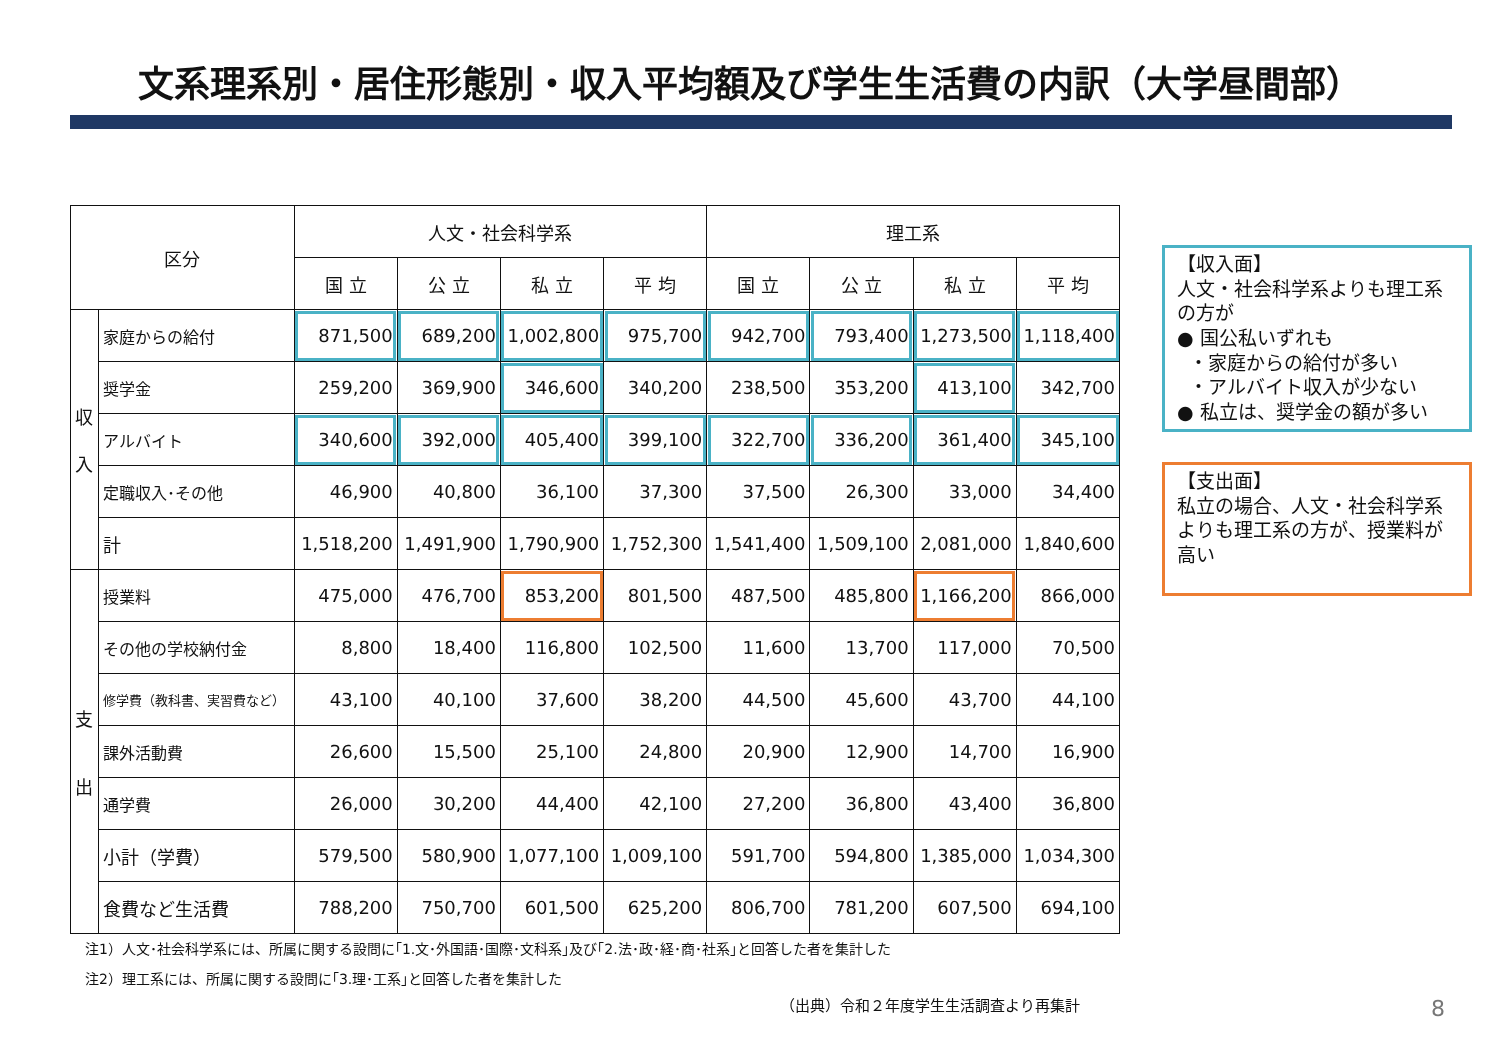文系理系別・居住形態別・収入平均額及び学生生活費の内訳（大学昼間部）
| 区分 | | 人文・社会科学系 | | | | 理工系 | | | |
| --- | --- | --- | --- | --- | --- | --- | --- | --- | --- |
| | | 国 立 | 公 立 | 私 立 | 平 均 | 国 立 | 公 立 | 私 立 | 平 均 |
| 収 入 | 家庭からの給付 | 871,500 | 689,200 | 1,002,800 | 975,700 | 942,700 | 793,400 | 1,273,500 | 1,118,400 |
| | 奨学金 | 259,200 | 369,900 | 346,600 | 340,200 | 238,500 | 353,200 | 413,100 | 342,700 |
| | アルバイト | 340,600 | 392,000 | 405,400 | 399,100 | 322,700 | 336,200 | 361,400 | 345,100 |
| | 定職収入･その他 | 46,900 | 40,800 | 36,100 | 37,300 | 37,500 | 26,300 | 33,000 | 34,400 |
| | 計 | 1,518,200 | 1,491,900 | 1,790,900 | 1,752,300 | 1,541,400 | 1,509,100 | 2,081,000 | 1,840,600 |
| 支 出 | 授業料 | 475,000 | 476,700 | 853,200 | 801,500 | 487,500 | 485,800 | 1,166,200 | 866,000 |
| | その他の学校納付金 | 8,800 | 18,400 | 116,800 | 102,500 | 11,600 | 13,700 | 117,000 | 70,500 |
| | 修学費（教科書、実習費など） | 43,100 | 40,100 | 37,600 | 38,200 | 44,500 | 45,600 | 43,700 | 44,100 |
| | 課外活動費 | 26,600 | 15,500 | 25,100 | 24,800 | 20,900 | 12,900 | 14,700 | 16,900 |
| | 通学費 | 26,000 | 30,200 | 44,400 | 42,100 | 27,200 | 36,800 | 43,400 | 36,800 |
| | 小計（学費） | 579,500 | 580,900 | 1,077,100 | 1,009,100 | 591,700 | 594,800 | 1,385,000 | 1,034,300 |
| | 食費など生活費 | 788,200 | 750,700 | 601,500 | 625,200 | 806,700 | 781,200 | 607,500 | 694,100 |
【収入面】
人文・社会科学系よりも理工系の方が
● 国公私いずれも
・家庭からの給付が多い
・アルバイト収入が少ない
● 私立は、奨学金の額が多い
【支出面】
私立の場合、人文・社会科学系よりも理工系の方が、授業料が高い
注1）人文･社会科学系には、所属に関する設問に｢1.文･外国語･国際･文科系｣及び｢2.法･政･経･商･社系｣と回答した者を集計した
注2）理工系には、所属に関する設問に｢3.理･工系｣と回答した者を集計した
（出典）令和２年度学生生活調査より再集計
8